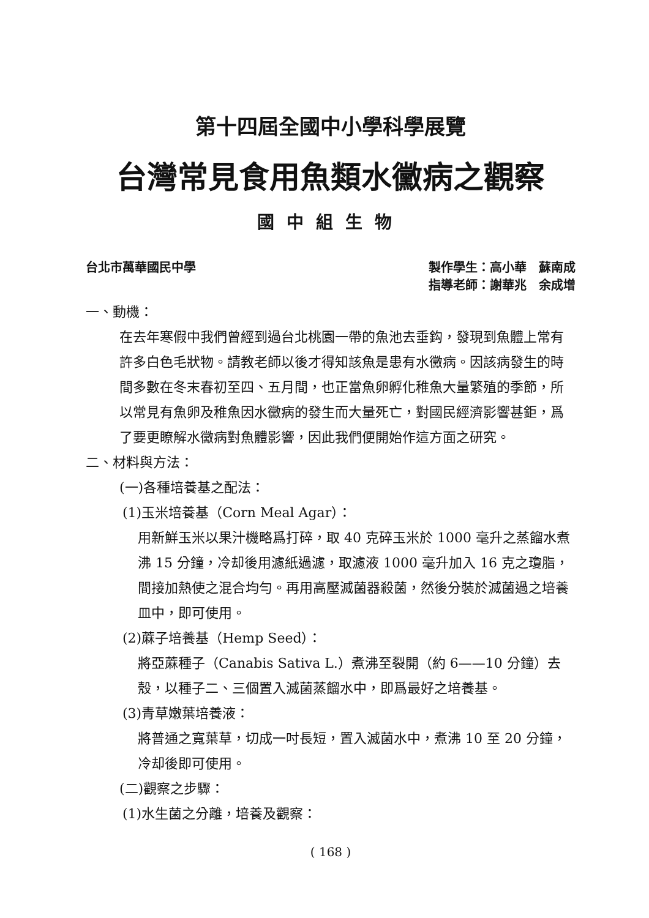第十四屆全國中小學科學展覽
台灣常見食用魚類水黴病之觀察
國中組生物
台北市萬華國民中學 製作學生：高小華　蘇南成
指導老師：謝華兆　余成增
一、動機：
在去年寒假中我們曾經到過台北桃園一帶的魚池去垂鈎，發現到魚體上常有許多白色毛狀物。請教老師以後才得知該魚是患有水黴病。因該病發生的時間多數在冬末春初至四、五月間，也正當魚卵孵化稚魚大量繁殖的季節，所以常見有魚卵及稚魚因水黴病的發生而大量死亡，對國民經濟影響甚鉅，爲了要更瞭解水黴病對魚體影響，因此我們便開始作這方面之研究。
二、材料與方法：
(一)各種培養基之配法：
(1)玉米培養基（Corn Meal Agar）：
用新鮮玉米以果汁機略爲打碎，取 40 克碎玉米於 1000 毫升之蒸餾水煮沸 15 分鐘，冷却後用濾紙過濾，取濾液 1000 毫升加入 16 克之瓊脂，間接加熱使之混合均勻。再用高壓滅菌器殺菌，然後分裝於滅菌過之培養皿中，即可使用。
(2)蔴子培養基（Hemp Seed）：
將亞蔴種子（Canabis Sativa L.）煮沸至裂開（約 6——10 分鐘）去殼，以種子二、三個置入滅菌蒸餾水中，即爲最好之培養基。
(3)青草嫩葉培養液：
將普通之寬葉草，切成一吋長短，置入滅菌水中，煮沸 10 至 20 分鐘，冷却後即可使用。
(二)觀察之步驟：
(1)水生菌之分離，培養及觀察：
( 168 )